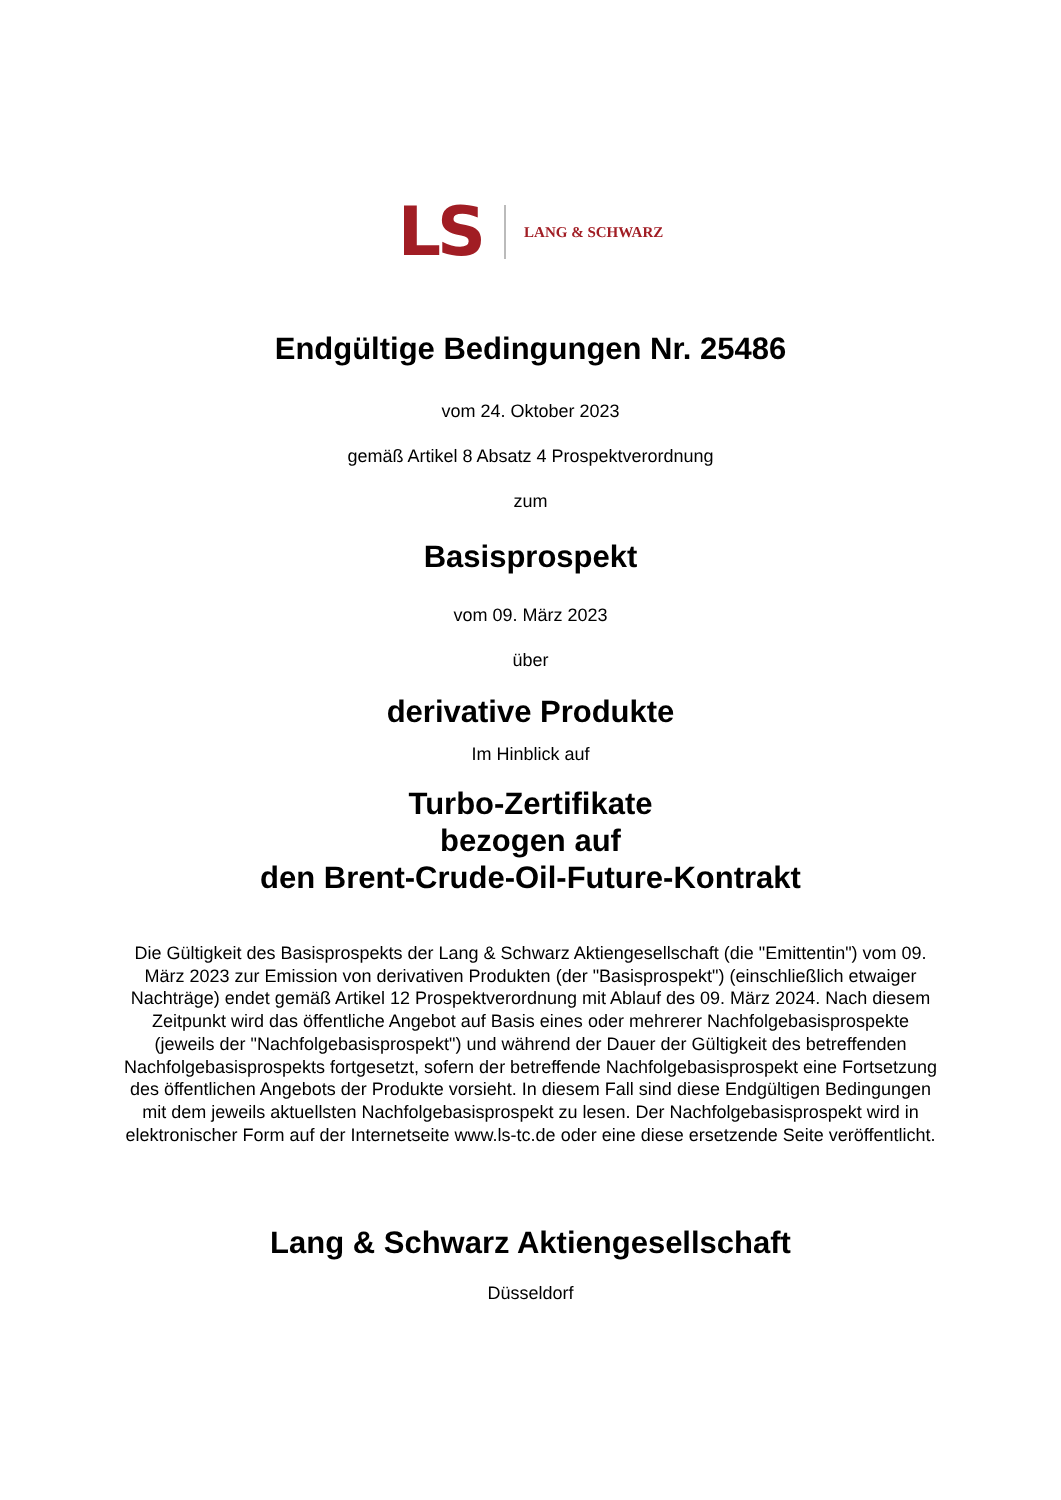LS LANG & SCHWARZ
Endgültige Bedingungen Nr. 25486
vom 24. Oktober 2023
gemäß Artikel 8 Absatz 4 Prospektverordnung
zum
Basisprospekt
vom 09. März 2023
über
derivative Produkte
Im Hinblick auf
Turbo-Zertifikate
bezogen auf
den Brent-Crude-Oil-Future-Kontrakt
Die Gültigkeit des Basisprospekts der Lang & Schwarz Aktiengesellschaft (die "Emittentin") vom 09. März 2023 zur Emission von derivativen Produkten (der "Basisprospekt") (einschließlich etwaiger Nachträge) endet gemäß Artikel 12 Prospektverordnung mit Ablauf des 09. März 2024. Nach diesem Zeitpunkt wird das öffentliche Angebot auf Basis eines oder mehrerer Nachfolgebasisprospekte (jeweils der "Nachfolgebasisprospekt") und während der Dauer der Gültigkeit des betreffenden Nachfolgebasisprospekts fortgesetzt, sofern der betreffende Nachfolgebasisprospekt eine Fortsetzung des öffentlichen Angebots der Produkte vorsieht. In diesem Fall sind diese Endgültigen Bedingungen mit dem jeweils aktuellsten Nachfolgebasisprospekt zu lesen. Der Nachfolgebasisprospekt wird in elektronischer Form auf der Internetseite www.ls-tc.de oder eine diese ersetzende Seite veröffentlicht.
Lang & Schwarz Aktiengesellschaft
Düsseldorf